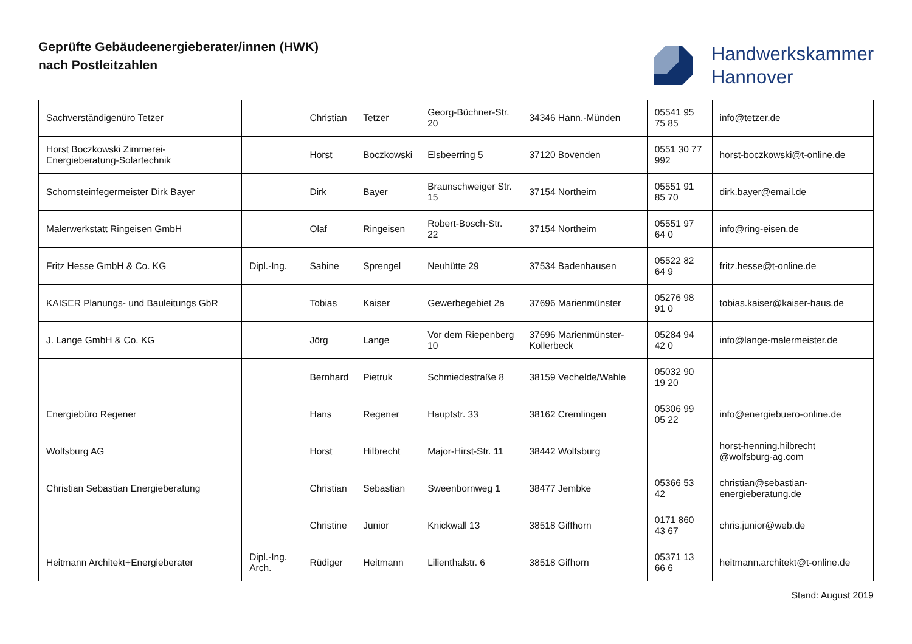Geprüfte Gebäudeenergieberater/innen (HWK)
nach Postleitzahlen
Handwerkskammer
Hannover
| Sachverständigenüro Tetzer | | Christian | Tetzer | Georg-Büchner-Str. 20 | 34346 Hann.-Münden | 05541 95 75 85 | info@tetzer.de |
| Horst Boczkowski Zimmerei-Energieberatung-Solartechnik | | Horst | Boczkowski | Elsbeerring 5 | 37120 Bovenden | 0551 30 77 992 | horst-boczkowski@t-online.de |
| Schornsteinfegermeister Dirk Bayer | | Dirk | Bayer | Braunschweiger Str. 15 | 37154 Northeim | 05551 91 85 70 | dirk.bayer@email.de |
| Malerwerkstatt Ringeisen GmbH | | Olaf | Ringeisen | Robert-Bosch-Str. 22 | 37154 Northeim | 05551 97 64 0 | info@ring-eisen.de |
| Fritz Hesse GmbH & Co. KG | Dipl.-Ing. | Sabine | Sprengel | Neuhütte 29 | 37534 Badenhausen | 05522 82 64 9 | fritz.hesse@t-online.de |
| KAISER Planungs- und Bauleitungs GbR | | Tobias | Kaiser | Gewerbegebiet 2a | 37696 Marienmünster | 05276 98 91 0 | tobias.kaiser@kaiser-haus.de |
| J. Lange GmbH & Co. KG | | Jörg | Lange | Vor dem Riepenberg 10 | 37696 Marienmünster-Kollerbeck | 05284 94 42 0 | info@lange-malermeister.de |
| | | Bernhard | Pietruk | Schmiedestraße 8 | 38159 Vechelde/Wahle | 05032 90 19 20 | |
| Energiebüro Regener | | Hans | Regener | Hauptstr. 33 | 38162 Cremlingen | 05306 99 05 22 | info@energiebuero-online.de |
| Wolfsburg AG | | Horst | Hilbrecht | Major-Hirst-Str. 11 | 38442 Wolfsburg | | horst-henning.hilbrecht @wolfsburg-ag.com |
| Christian Sebastian Energieberatung | | Christian | Sebastian | Sweenbornweg 1 | 38477 Jembke | 05366 53 42 | christian@sebastian-energieberatung.de |
| | | Christine | Junior | Knickwall 13 | 38518 Giffhorn | 0171 860 43 67 | chris.junior@web.de |
| Heitmann Architekt+Energieberater | Dipl.-Ing. Arch. | Rüdiger | Heitmann | Lilienthalstr. 6 | 38518 Gifhorn | 05371 13 66 6 | heitmann.architekt@t-online.de |
Stand: August 2019